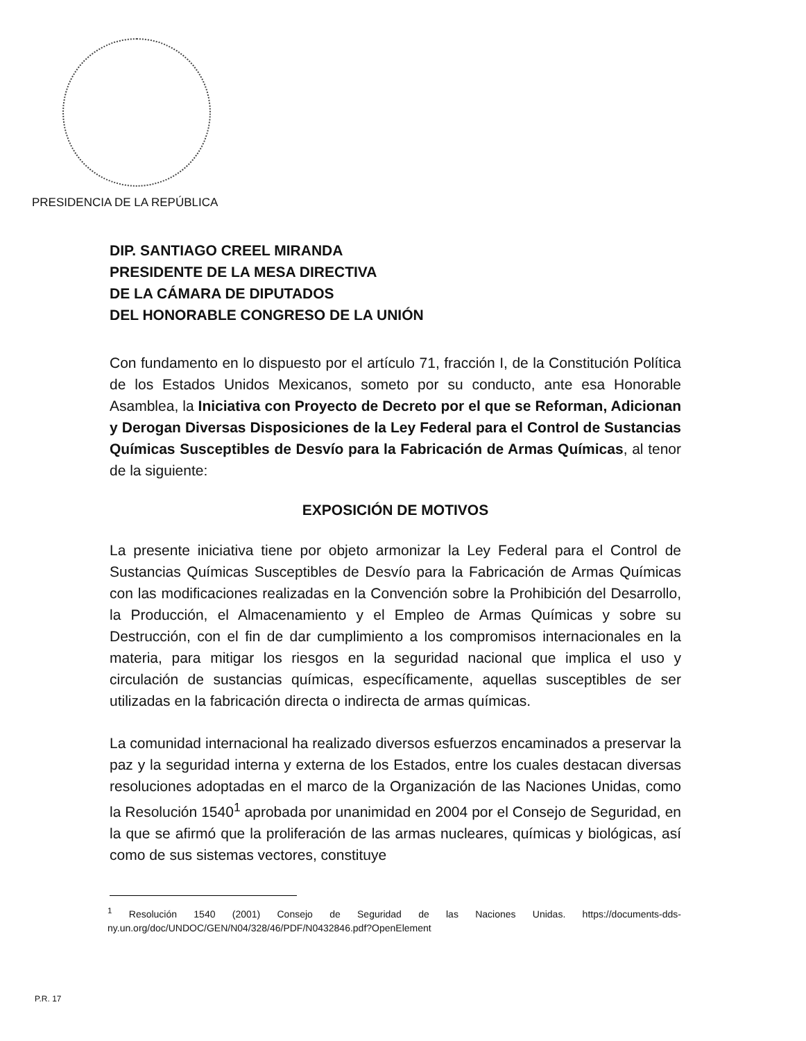PRESIDENCIA DE LA REPÚBLICA
DIP. SANTIAGO CREEL MIRANDA
PRESIDENTE DE LA MESA DIRECTIVA
DE LA CÁMARA DE DIPUTADOS
DEL HONORABLE CONGRESO DE LA UNIÓN
Con fundamento en lo dispuesto por el artículo 71, fracción I, de la Constitución Política de los Estados Unidos Mexicanos, someto por su conducto, ante esa Honorable Asamblea, la Iniciativa con Proyecto de Decreto por el que se Reforman, Adicionan y Derogan Diversas Disposiciones de la Ley Federal para el Control de Sustancias Químicas Susceptibles de Desvío para la Fabricación de Armas Químicas, al tenor de la siguiente:
EXPOSICIÓN DE MOTIVOS
La presente iniciativa tiene por objeto armonizar la Ley Federal para el Control de Sustancias Químicas Susceptibles de Desvío para la Fabricación de Armas Químicas con las modificaciones realizadas en la Convención sobre la Prohibición del Desarrollo, la Producción, el Almacenamiento y el Empleo de Armas Químicas y sobre su Destrucción, con el fin de dar cumplimiento a los compromisos internacionales en la materia, para mitigar los riesgos en la seguridad nacional que implica el uso y circulación de sustancias químicas, específicamente, aquellas susceptibles de ser utilizadas en la fabricación directa o indirecta de armas químicas.
La comunidad internacional ha realizado diversos esfuerzos encaminados a preservar la paz y la seguridad interna y externa de los Estados, entre los cuales destacan diversas resoluciones adoptadas en el marco de la Organización de las Naciones Unidas, como la Resolución 1540<sup>1</sup> aprobada por unanimidad en 2004 por el Consejo de Seguridad, en la que se afirmó que la proliferación de las armas nucleares, químicas y biológicas, así como de sus sistemas vectores, constituye
<sup>1</sup> Resolución 1540 (2001) Consejo de Seguridad de las Naciones Unidas. https://documents-dds-ny.un.org/doc/UNDOC/GEN/N04/328/46/PDF/N0432846.pdf?OpenElement
P.R. 17